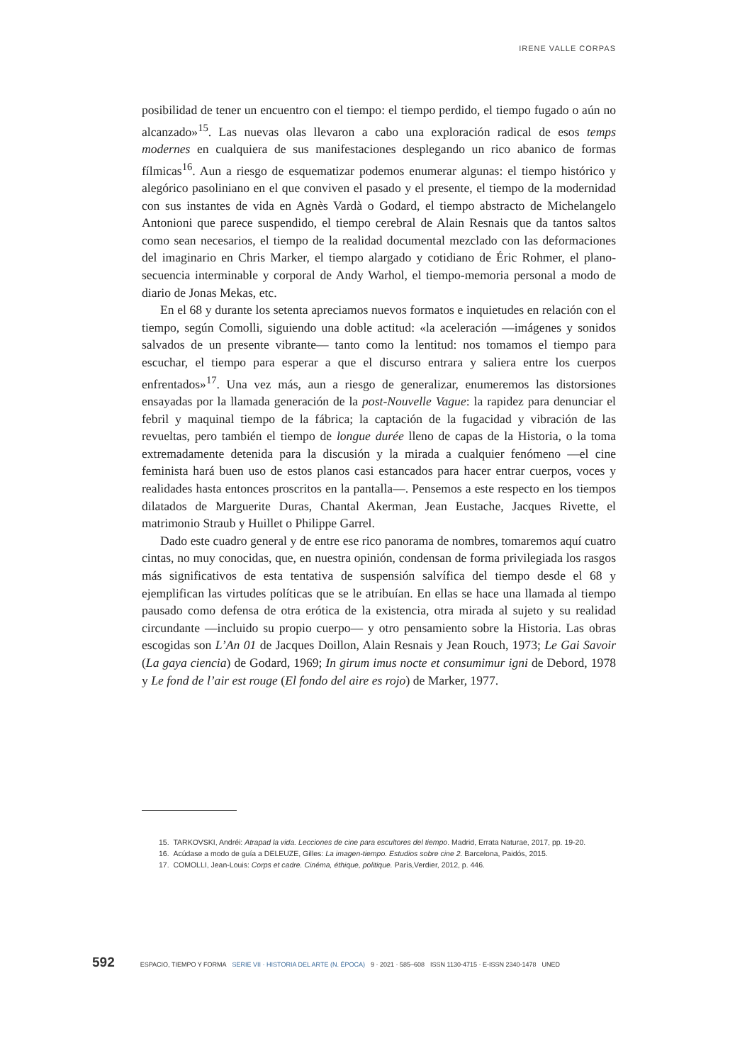IRENE VALLE CORPAS
posibilidad de tener un encuentro con el tiempo: el tiempo perdido, el tiempo fugado o aún no alcanzado»<sup>15</sup>. Las nuevas olas llevaron a cabo una exploración radical de esos temps modernes en cualquiera de sus manifestaciones desplegando un rico abanico de formas fílmicas<sup>16</sup>. Aun a riesgo de esquematizar podemos enumerar algunas: el tiempo histórico y alegórico pasoliniano en el que conviven el pasado y el presente, el tiempo de la modernidad con sus instantes de vida en Agnès Vardà o Godard, el tiempo abstracto de Michelangelo Antonioni que parece suspendido, el tiempo cerebral de Alain Resnais que da tantos saltos como sean necesarios, el tiempo de la realidad documental mezclado con las deformaciones del imaginario en Chris Marker, el tiempo alargado y cotidiano de Éric Rohmer, el plano-secuencia interminable y corporal de Andy Warhol, el tiempo-memoria personal a modo de diario de Jonas Mekas, etc.
En el 68 y durante los setenta apreciamos nuevos formatos e inquietudes en relación con el tiempo, según Comolli, siguiendo una doble actitud: «la aceleración —imágenes y sonidos salvados de un presente vibrante— tanto como la lentitud: nos tomamos el tiempo para escuchar, el tiempo para esperar a que el discurso entrara y saliera entre los cuerpos enfrentados»<sup>17</sup>. Una vez más, aun a riesgo de generalizar, enumeremos las distorsiones ensayadas por la llamada generación de la post-Nouvelle Vague: la rapidez para denunciar el febril y maquinal tiempo de la fábrica; la captación de la fugacidad y vibración de las revueltas, pero también el tiempo de longue durée lleno de capas de la Historia, o la toma extremadamente detenida para la discusión y la mirada a cualquier fenómeno —el cine feminista hará buen uso de estos planos casi estancados para hacer entrar cuerpos, voces y realidades hasta entonces proscritos en la pantalla—. Pensemos a este respecto en los tiempos dilatados de Marguerite Duras, Chantal Akerman, Jean Eustache, Jacques Rivette, el matrimonio Straub y Huillet o Philippe Garrel.
Dado este cuadro general y de entre ese rico panorama de nombres, tomaremos aquí cuatro cintas, no muy conocidas, que, en nuestra opinión, condensan de forma privilegiada los rasgos más significativos de esta tentativa de suspensión salvífica del tiempo desde el 68 y ejemplifican las virtudes políticas que se le atribuían. En ellas se hace una llamada al tiempo pausado como defensa de otra erótica de la existencia, otra mirada al sujeto y su realidad circundante —incluido su propio cuerpo— y otro pensamiento sobre la Historia. Las obras escogidas son L’An 01 de Jacques Doillon, Alain Resnais y Jean Rouch, 1973; Le Gai Savoir (La gaya ciencia) de Godard, 1969; In girum imus nocte et consumimur igni de Debord, 1978 y Le fond de l’air est rouge (El fondo del aire es rojo) de Marker, 1977.
15. TARKOVSKI, Andréi: Atrapad la vida. Lecciones de cine para escultores del tiempo. Madrid, Errata Naturae, 2017, pp. 19-20.
16. Acúdase a modo de guía a DELEUZE, Gilles: La imagen-tiempo. Estudios sobre cine 2. Barcelona, Paidós, 2015.
17. COMOLLI, Jean-Louis: Corps et cadre. Cinéma, éthique, politique. París,Verdier, 2012, p. 446.
592 ESPACIO, TIEMPO Y FORMA SERIE VII · HISTORIA DEL ARTE (N. ÉPOCA) 9 · 2021 · 585–608 ISSN 1130-4715 · E-ISSN 2340-1478 UNED